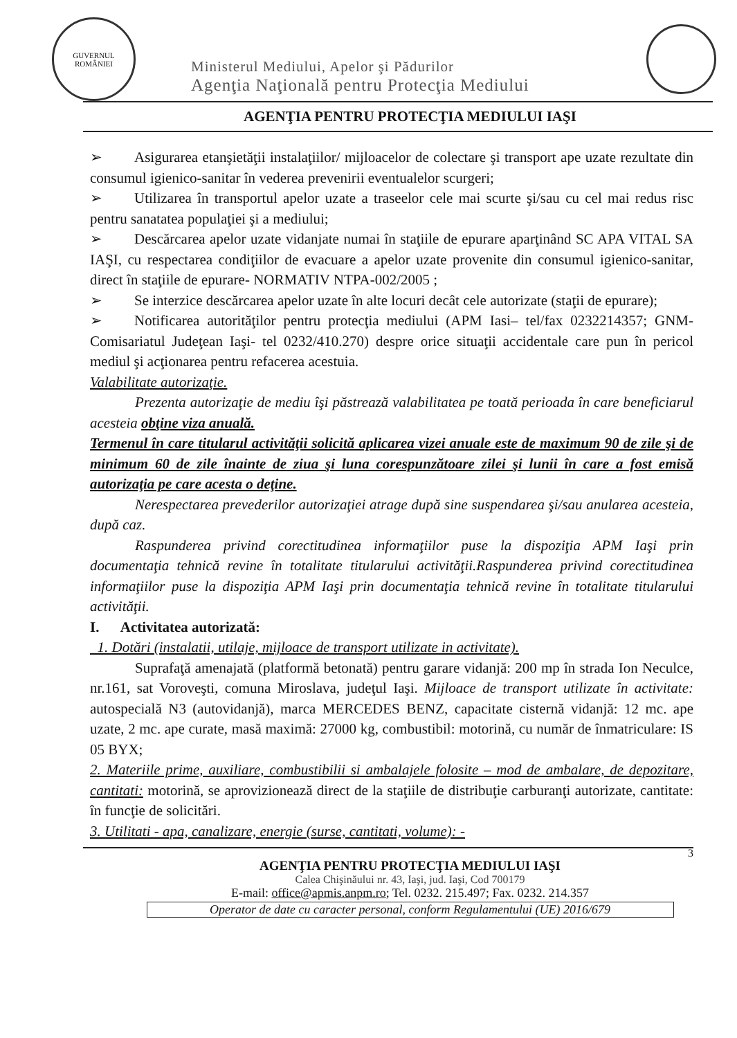GUVERNUL
ROMÂNIEI
Ministerul Mediului, Apelor şi Pădurilor
Agenţia Naţională pentru Protecţia Mediului
AGENŢIA PENTRU PROTECŢIA MEDIULUI IAŞI
➢ Asigurarea etanşietăţii instalaţiilor/ mijloacelor de colectare şi transport ape uzate rezultate din consumul igienico-sanitar în vederea prevenirii eventualelor scurgeri;
➢ Utilizarea în transportul apelor uzate a traseelor cele mai scurte şi/sau cu cel mai redus risc pentru sanatatea populaţiei şi a mediului;
➢ Descărcarea apelor uzate vidanjate numai în staţiile de epurare aparţinând SC APA VITAL SA IAŞI, cu respectarea condiţiilor de evacuare a apelor uzate provenite din consumul igienico-sanitar, direct în staţiile de epurare- NORMATIV NTPA-002/2005 ;
➢ Se interzice descărcarea apelor uzate în alte locuri decât cele autorizate (staţii de epurare);
➢ Notificarea autorităţilor pentru protecţia mediului (APM Iasi– tel/fax 0232214357; GNM- Comisariatul Judeţean Iaşi- tel 0232/410.270) despre orice situaţii accidentale care pun în pericol mediul şi acţionarea pentru refacerea acestuia.
Valabilitate autorizaţie.
Prezenta autorizaţie de mediu îşi păstrează valabilitatea pe toată perioada în care beneficiarul acesteia obţine viza anuală.
Termenul în care titularul activităţii solicită aplicarea vizei anuale este de maximum 90 de zile şi de minimum 60 de zile înainte de ziua şi luna corespunzătoare zilei şi lunii în care a fost emisă autorizaţia pe care acesta o deţine.
Nerespectarea prevederilor autorizaţiei atrage după sine suspendarea şi/sau anularea acesteia, după caz.
Raspunderea privind corectitudinea informaţiilor puse la dispoziţia APM Iaşi prin documentaţia tehnică revine în totalitate titularului activităţii.Raspunderea privind corectitudinea informaţiilor puse la dispoziţia APM Iaşi prin documentaţia tehnică revine în totalitate titularului activităţii.
I. Activitatea autorizată:
1. Dotări (instalatii, utilaje, mijloace de transport utilizate in activitate).
Suprafaţă amenajată (platformă betonată) pentru garare vidanjă: 200 mp în strada Ion Neculce, nr.161, sat Voroveşti, comuna Miroslava, judeţul Iaşi. Mijloace de transport utilizate în activitate: autospecială N3 (autovidanjă), marca MERCEDES BENZ, capacitate cisternă vidanjă: 12 mc. ape uzate, 2 mc. ape curate, masă maximă: 27000 kg, combustibil: motorină, cu număr de înmatriculare: IS 05 BYX;
2. Materiile prime, auxiliare, combustibilii si ambalajele folosite – mod de ambalare, de depozitare, cantitati: motorină, se aprovizionează direct de la staţiile de distribuţie carburanţi autorizate, cantitate: în funcţie de solicitări.
3. Utilitati - apa, canalizare, energie (surse, cantitati, volume): -
3
AGENŢIA PENTRU PROTECŢIA MEDIULUI IAŞI
Calea Chişinăului nr. 43, Iaşi, jud. Iaşi, Cod 700179
E-mail: office@apmis.anpm.ro; Tel. 0232. 215.497; Fax. 0232. 214.357
Operator de date cu caracter personal, conform Regulamentului (UE) 2016/679